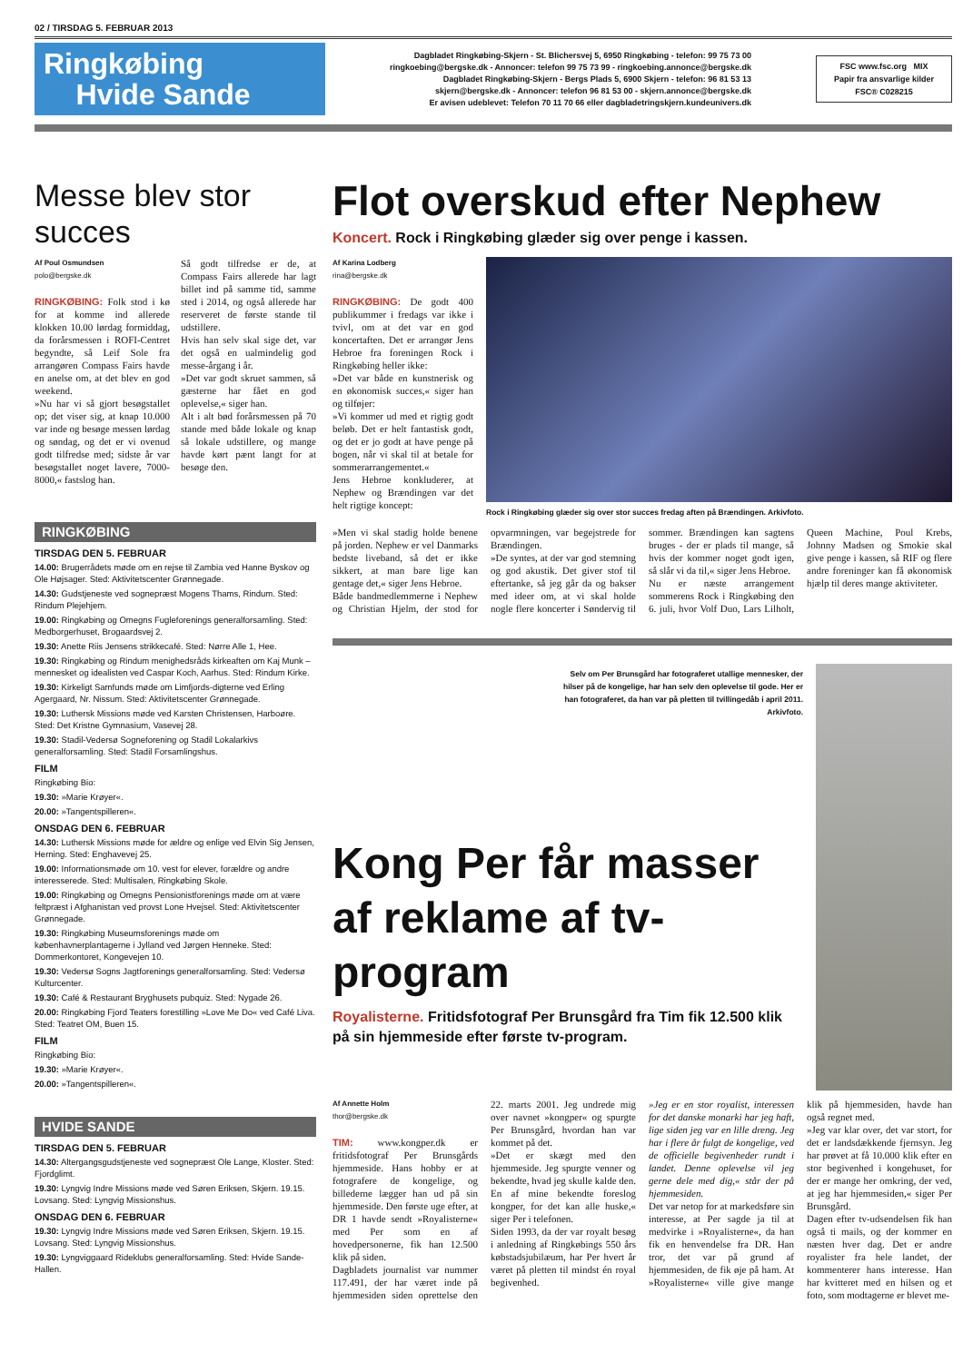02 / TIRSDAG 5. FEBRUAR 2013
Ringkøbing
Hvide Sande
Dagbladet Ringkøbing-Skjern - St. Blichersvej 5, 6950 Ringkøbing - telefon: 99 75 73 00
ringkoebing@bergske.dk - Annoncer: telefon 99 75 73 99 - ringkoebing.annonce@bergske.dk
Dagbladet Ringkøbing-Skjern - Bergs Plads 5, 6900 Skjern - telefon: 96 81 53 13
skjern@bergske.dk - Annoncer: telefon 96 81 53 00 - skjern.annonce@bergske.dk
Er avisen udeblevet: Telefon 70 11 70 66 eller dagbladetringskjern.kundeunivers.dk
FSC www.fsc.org MIX
Papir fra ansvarlige kilder
FSC® C028215
Messe blev stor succes
Af Poul Osmundsen
polo@bergske.dk
RINGKØBING: Folk stod i kø for at komme ind allerede klokken 10.00 lørdag formiddag, da forårsmessen i ROFI-Centret begyndte, så Leif Sole fra arrangøren Compass Fairs havde en anelse om, at det blev en god weekend.
»Nu har vi så gjort besøgstallet op; det viser sig, at knap 10.000 var inde og besøge messen lørdag og søndag, og det er vi ovenud godt tilfredse med; sidste år var besøgstallet noget lavere, 7000-8000,« fastslog han.
Så godt tilfredse er de, at Compass Fairs allerede har lagt billet ind på samme tid, samme sted i 2014, og også allerede har reserveret de første stande til udstillere.
Hvis han selv skal sige det, var det også en ualmindelig god messe-årgang i år.
»Det var godt skruet sammen, så gæsterne har fået en god oplevelse,« siger han.
Alt i alt bød forårsmessen på 70 stande med både lokale og knap så lokale udstillere, og mange havde kørt pænt langt for at besøge den.
RINGKØBING
TIRSDAG DEN 5. FEBRUAR
14.00: Brugerrådets møde om en rejse til Zambia ved Hanne Byskov og Ole Højsager. Sted: Aktivitetscenter Grønnegade.
14.30: Gudstjeneste ved sognepræst Mogens Thams, Rindum. Sted: Rindum Plejehjem.
19.00: Ringkøbing og Omegns Fugleforenings generalforsamling. Sted: Medborgerhuset, Brogaardsvej 2.
19.30: Anette Riis Jensens strikkecafé. Sted: Nørre Alle 1, Hee.
19.30: Ringkøbing og Rindum menighedsråds kirkeaften om Kaj Munk – mennesket og idealisten ved Caspar Koch, Aarhus. Sted: Rindum Kirke.
19.30: Kirkeligt Samfunds møde om Limfjords-digterne ved Erling Agergaard, Nr. Nissum. Sted: Aktivitetscenter Grønnegade.
19.30: Luthersk Missions møde ved Karsten Christensen, Harboøre. Sted: Det Kristne Gymnasium, Vasevej 28.
19.30: Stadil-Vedersø Sogneforening og Stadil Lokalarkivs generalforsamling. Sted: Stadil Forsamlingshus.
FILM
Ringkøbing Bio:
19.30: »Marie Krøyer«.
20.00: »Tangentspilleren«.
ONSDAG DEN 6. FEBRUAR
14.30: Luthersk Missions møde for ældre og enlige ved Elvin Sig Jensen, Herning. Sted: Enghavevej 25.
19.00: Informationsmøde om 10. vest for elever, forældre og andre interesserede. Sted: Multisalen, Ringkøbing Skole.
19.00: Ringkøbing og Omegns Pensionistforenings møde om at være feltpræst i Afghanistan ved provst Lone Hvejsel. Sted: Aktivitetscenter Grønnegade.
19.30: Ringkøbing Museumsforenings møde om københavnerplantagerne i Jylland ved Jørgen Henneke. Sted: Dommerkontoret, Kongevejen 10.
19.30: Vedersø Sogns Jagtforenings generalforsamling. Sted: Vedersø Kulturcenter.
19.30: Café & Restaurant Bryghusets pubquiz. Sted: Nygade 26.
20.00: Ringkøbing Fjord Teaters forestilling »Love Me Do« ved Café Liva. Sted: Teatret OM, Buen 15.
FILM
Ringkøbing Bio:
19.30: »Marie Krøyer«.
20.00: »Tangentspilleren«.
HVIDE SANDE
TIRSDAG DEN 5. FEBRUAR
14.30: Altergangsgudstjeneste ved sognepræst Ole Lange, Kloster. Sted: Fjordglimt.
19.30: Lyngvig Indre Missions møde ved Søren Eriksen, Skjern. 19.15. Lovsang. Sted: Lyngvig Missionshus.
ONSDAG DEN 6. FEBRUAR
19.30: Lyngvig Indre Missions møde ved Søren Eriksen, Skjern. 19.15. Lovsang. Sted: Lyngvig Missionshus.
19.30: Lyngviggaard Rideklubs generalforsamling. Sted: Hvide Sande-Hallen.
Flot overskud efter Nephew
Koncert. Rock i Ringkøbing glæder sig over penge i kassen.
Af Karina Lodberg
rina@bergske.dk
RINGKØBING: De godt 400 publikummer i fredags var ikke i tvivl, om at det var en god koncertaften. Det er arrangør Jens Hebroe fra foreningen Rock i Ringkøbing heller ikke:
»Det var både en kunstnerisk og en økonomisk succes,« siger han og tilføjer:
»Vi kommer ud med et rigtig godt beløb. Det er helt fantastisk godt, og det er jo godt at have penge på bogen, når vi skal til at betale for sommerarrangementet.«
Jens Hebroe konkluderer, at Nephew og Brændingen var det helt rigtige koncept:
Rock i Ringkøbing glæder sig over stor succes fredag aften på Brændingen. Arkivfoto.
»Men vi skal stadig holde benene på jorden. Nephew er vel Danmarks bedste liveband, så det er ikke sikkert, at man bare lige kan gentage det,« siger Jens Hebroe.
Både bandmedlemmerne i Nephew og Christian Hjelm, der stod for opvarmningen, var begejstrede for Brændingen.
»De syntes, at der var god stemning og god akustik. Det giver stof til eftertanke, så jeg går da og bakser med ideer om, at vi skal holde nogle flere koncerter i Søndervig til sommer. Brændingen kan sagtens bruges - der er plads til mange, så hvis der kommer noget godt igen, så slår vi da til,« siger Jens Hebroe.
Nu er næste arrangement sommerens Rock i Ringkøbing den 6. juli, hvor Volf Duo, Lars Lilholt, Queen Machine, Poul Krebs, Johnny Madsen og Smokie skal give penge i kassen, så RIF og flere andre foreninger kan få økonomisk hjælp til deres mange aktiviteter.
Selv om Per Brunsgård har fotograferet utallige mennesker, der hilser på de kongelige, har han selv den oplevelse til gode. Her er han fotograferet, da han var på pletten til tvillingedåb i april 2011. Arkivfoto.
Kong Per får masser af reklame af tv-program
Royalisterne. Fritidsfotograf Per Brunsgård fra Tim fik 12.500 klik på sin hjemmeside efter første tv-program.
Af Annette Holm
thor@bergske.dk
TIM: www.kongper.dk er fritidsfotograf Per Brunsgårds hjemmeside. Hans hobby er at fotografere de kongelige, og billederne lægger han ud på sin hjemmeside. Den første uge efter, at DR 1 havde sendt »Royalisterne« med Per som en af hovedpersonerne, fik han 12.500 klik på siden.
Dagbladets journalist var nummer 117.491, der har været inde på hjemmesiden siden oprettelse den 22. marts 2001. Jeg undrede mig over navnet »kongper« og spurgte Per Brunsgård, hvordan han var kommet på det.
»Det er skægt med den hjemmeside. Jeg spurgte venner og bekendte, hvad jeg skulle kalde den. En af mine bekendte foreslog kongper, for det kan alle huske,« siger Per i telefonen.
Siden 1993, da der var royalt besøg i anledning af Ringkøbings 550 års købstadsjubilæum, har Per hvert år været på pletten til mindst én royal begivenhed.
»Jeg er en stor royalist, interessen for det danske monarki har jeg haft, lige siden jeg var en lille dreng. Jeg har i flere år fulgt de kongelige, ved de officielle begivenheder rundt i landet. Denne oplevelse vil jeg gerne dele med dig,« står der på hjemmesiden.
Det var netop for at markedsføre sin interesse, at Per sagde ja til at medvirke i »Royalisterne«, da han fik en henvendelse fra DR. Han tror, det var på grund af hjemmesiden, de fik øje på ham. At »Royalisterne« ville give mange klik på hjemmesiden, havde han også regnet med.
»Jeg var klar over, det var stort, for det er landsdækkende fjernsyn. Jeg har prøvet at få 10.000 klik efter en stor begivenhed i kongehuset, for der er mange her omkring, der ved, at jeg har hjemmesiden,« siger Per Brunsgård.
Dagen efter tv-udsendelsen fik han også ti mails, og der kommer en næsten hver dag. Det er andre royalister fra hele landet, der kommenterer hans interesse. Han har kvitteret med en hilsen og et foto, som modtagerne er blevet me-